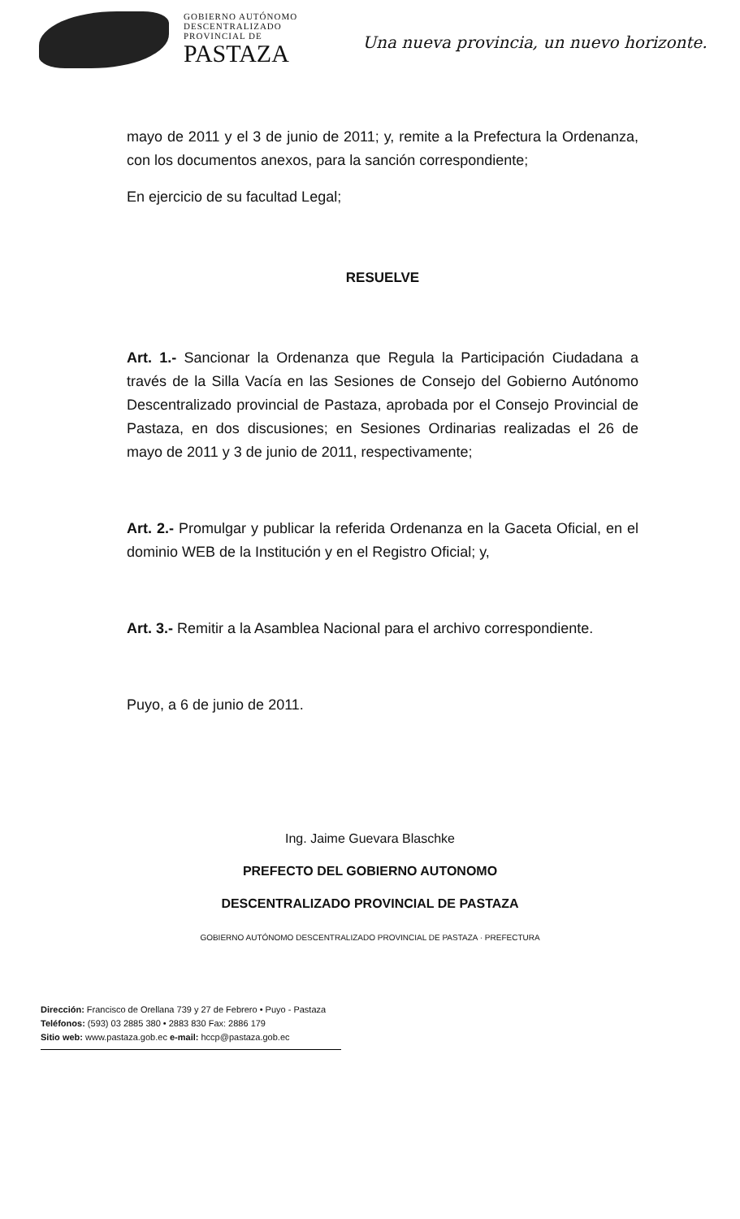GOBIERNO AUTÓNOMO
DESCENTRALIZADO
PROVINCIAL DE
PASTAZA
Una nueva provincia, un nuevo horizonte.
mayo de 2011 y el 3 de junio de 2011; y, remite a la Prefectura la Ordenanza, con los documentos anexos, para la sanción correspondiente;
En ejercicio de su facultad Legal;
RESUELVE
Art. 1.- Sancionar la Ordenanza que Regula la Participación Ciudadana a través de la Silla Vacía en las Sesiones de Consejo del Gobierno Autónomo Descentralizado provincial de Pastaza, aprobada por el Consejo Provincial de Pastaza, en dos discusiones; en Sesiones Ordinarias realizadas el 26 de mayo de 2011 y 3 de junio de 2011, respectivamente;
Art. 2.- Promulgar y publicar la referida Ordenanza en la Gaceta Oficial, en el dominio WEB de la Institución y en el Registro Oficial; y,
Art. 3.- Remitir a la Asamblea Nacional para el archivo correspondiente.
Puyo, a 6 de junio de 2011.
Ing. Jaime Guevara Blaschke
PREFECTO DEL GOBIERNO AUTONOMO
DESCENTRALIZADO PROVINCIAL DE PASTAZA
GOBIERNO AUTÓNOMO DESCENTRALIZADO PROVINCIAL DE PASTAZA · PREFECTURA
Dirección: Francisco de Orellana 739 y 27 de Febrero • Puyo - Pastaza
Teléfonos: (593) 03 2885 380 • 2883 830 Fax: 2886 179
Sitio web: www.pastaza.gob.ec e-mail: hccp@pastaza.gob.ec